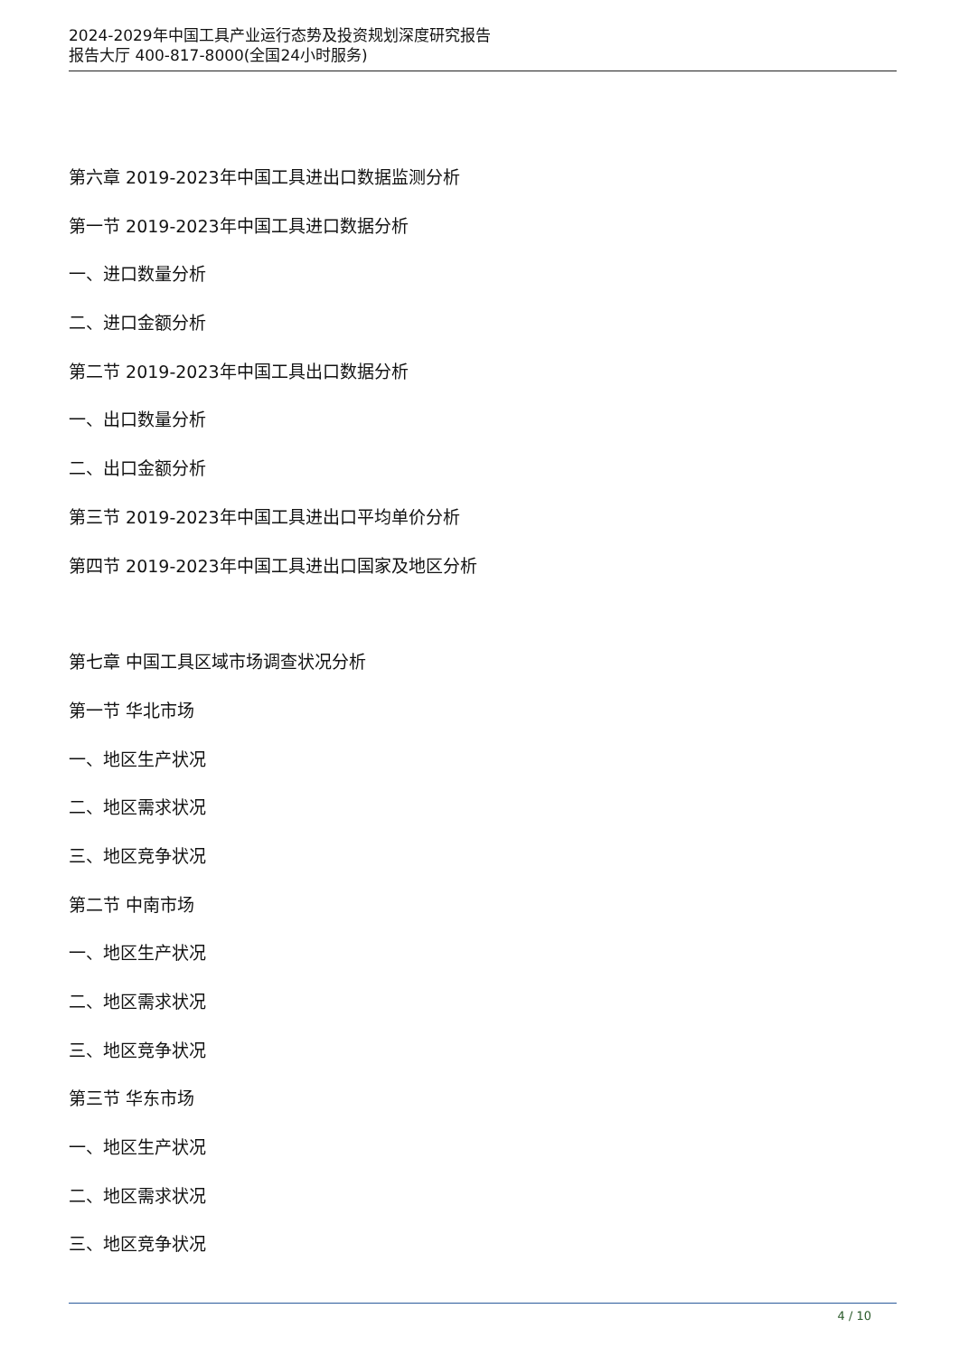2024-2029年中国工具产业运行态势及投资规划深度研究报告
报告大厅 400-817-8000(全国24小时服务)
第六章 2019-2023年中国工具进出口数据监测分析
第一节 2019-2023年中国工具进口数据分析
一、进口数量分析
二、进口金额分析
第二节 2019-2023年中国工具出口数据分析
一、出口数量分析
二、出口金额分析
第三节 2019-2023年中国工具进出口平均单价分析
第四节 2019-2023年中国工具进出口国家及地区分析
第七章 中国工具区域市场调查状况分析
第一节 华北市场
一、地区生产状况
二、地区需求状况
三、地区竞争状况
第二节 中南市场
一、地区生产状况
二、地区需求状况
三、地区竞争状况
第三节 华东市场
一、地区生产状况
二、地区需求状况
三、地区竞争状况
4 / 10